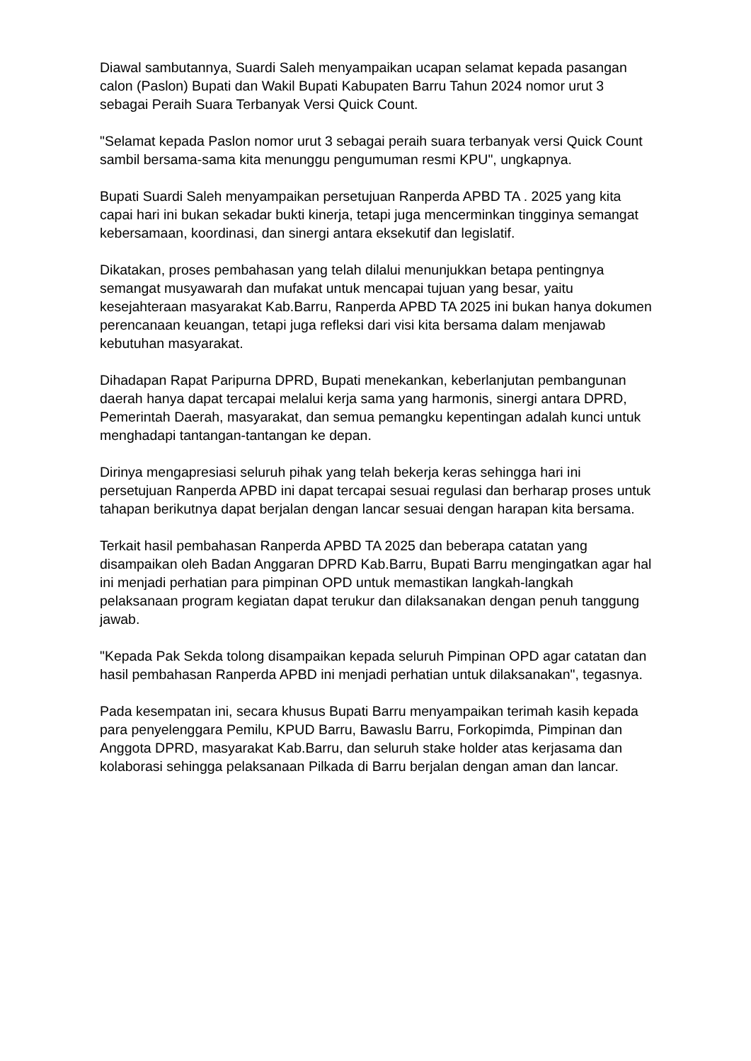Diawal sambutannya, Suardi Saleh menyampaikan ucapan selamat kepada pasangan calon (Paslon) Bupati dan Wakil Bupati Kabupaten Barru Tahun 2024 nomor urut 3 sebagai Peraih Suara Terbanyak Versi Quick Count.
"Selamat kepada Paslon nomor urut 3 sebagai peraih suara terbanyak versi Quick Count sambil bersama-sama kita menunggu pengumuman resmi KPU", ungkapnya.
Bupati Suardi Saleh menyampaikan persetujuan Ranperda APBD TA . 2025 yang kita capai hari ini bukan sekadar bukti kinerja, tetapi juga mencerminkan tingginya semangat kebersamaan, koordinasi, dan sinergi antara eksekutif dan legislatif.
Dikatakan, proses pembahasan yang telah dilalui menunjukkan betapa pentingnya semangat musyawarah dan mufakat untuk mencapai tujuan yang besar, yaitu kesejahteraan masyarakat Kab.Barru, Ranperda APBD TA 2025 ini bukan hanya dokumen perencanaan keuangan, tetapi juga refleksi dari visi kita bersama dalam menjawab kebutuhan masyarakat.
Dihadapan Rapat Paripurna DPRD, Bupati menekankan, keberlanjutan pembangunan daerah hanya dapat tercapai melalui kerja sama yang harmonis, sinergi antara DPRD, Pemerintah Daerah, masyarakat, dan semua pemangku kepentingan adalah kunci untuk menghadapi tantangan-tantangan ke depan.
Dirinya mengapresiasi seluruh pihak yang telah bekerja keras sehingga hari ini persetujuan Ranperda APBD ini dapat tercapai sesuai regulasi dan berharap proses untuk tahapan berikutnya dapat berjalan dengan lancar sesuai dengan harapan kita bersama.
Terkait hasil pembahasan Ranperda APBD TA 2025 dan beberapa catatan yang disampaikan oleh Badan Anggaran DPRD Kab.Barru, Bupati Barru mengingatkan agar hal ini menjadi perhatian para pimpinan OPD untuk memastikan langkah-langkah pelaksanaan program kegiatan dapat terukur dan dilaksanakan dengan penuh tanggung jawab.
"Kepada Pak Sekda tolong disampaikan kepada seluruh Pimpinan OPD agar catatan dan hasil pembahasan Ranperda APBD ini menjadi perhatian untuk dilaksanakan", tegasnya.
Pada kesempatan ini, secara khusus Bupati Barru menyampaikan terimah kasih kepada para penyelenggara Pemilu, KPUD Barru, Bawaslu Barru, Forkopimda, Pimpinan dan Anggota DPRD, masyarakat Kab.Barru, dan seluruh stake holder atas kerjasama dan kolaborasi sehingga pelaksanaan Pilkada di Barru berjalan dengan aman dan lancar.